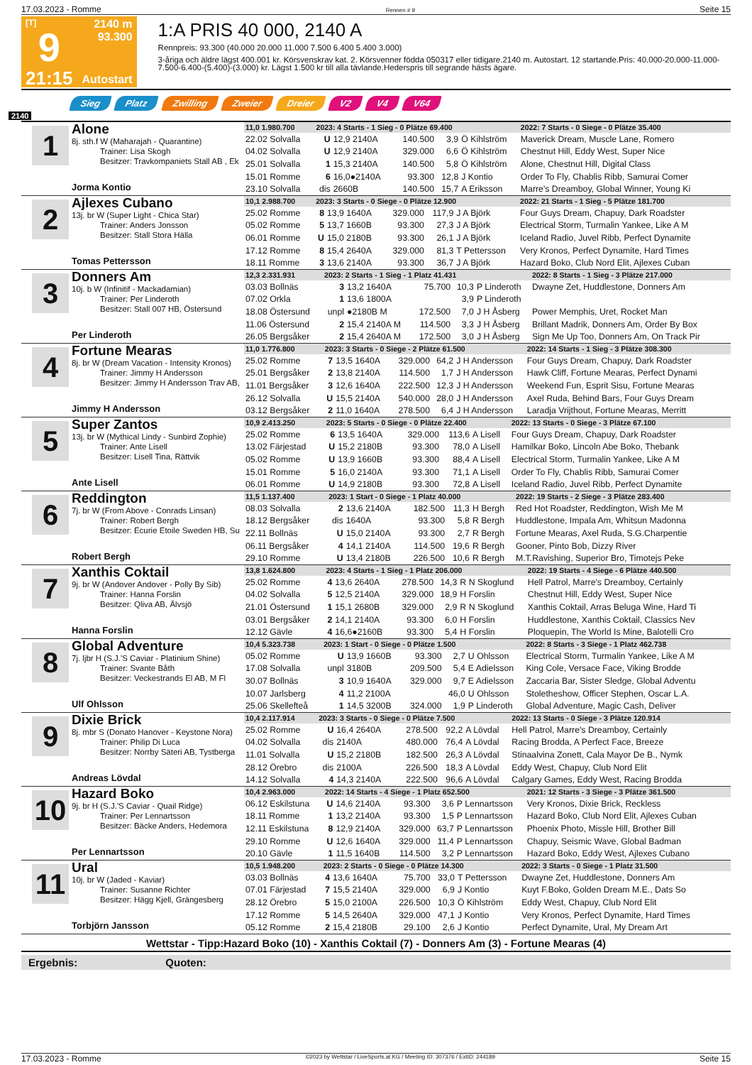17.03.2023 - Romme Rennen # 9 Seite 15
[T]
9
21:15
2140 m
93.300
Autostart
1:A PRIS 40 000, 2140 A
Rennpreis: 93.300 (40.000 20.000 11.000 7.500 6.400 5.400 3.000)
3-åriga och äldre lägst 400.001 kr. Körsvenskrav kat. 2. Körsvenner födda 050317 eller tidigare.2140 m. Autostart. 12 startande.Pris: 40.000-20.000-11.000-7.500-6.400-(5.400)-(3.000) kr. Lägst 1.500 kr till alla tävlande.Hederspris till segrande hästs ägare.
Sieg Platz Zwilling Zweier Dreier V2 V4 V64
2140
1
Alone
8j. sth.f W (Maharajah - Quarantine)
Trainer: Lisa Skogh
Besitzer: Travkompaniets Stall AB , Ek
Jorma Kontio
| 11,0 1.980.700 | 2023: 4 Starts - 1 Sieg - 0 Plätze 69.400 | | | | | 2022: 7 Starts - 0 Siege - 0 Plätze 35.400 |
| 22.02 Solvalla | U | 12,9 2140A | 140.500 | 3,9 | Ö Kihlström | Maverick Dream, Muscle Lane, Romero |
| 04.02 Solvalla | U | 12,9 2140A | 329.000 | 6,6 | Ö Kihlström | Chestnut Hill, Eddy West, Super Nice |
| 25.01 Solvalla | 1 | 15,3 2140A | 140.500 | 5,8 | Ö Kihlström | Alone, Chestnut Hill, Digital Class |
| 15.01 Romme | 6 | 16,0●2140A | 93.300 | 12,8 | J Kontio | Order To Fly, Chablis Ribb, Samurai Comer |
| 23.10 Solvalla | dis | 2660B | 140.500 | 15,7 | A Eriksson | Marre's Dreamboy, Global Winner, Young Ki |
2
Ajlexes Cubano
13j. br W (Super Light - Chica Star)
Trainer: Anders Jonsson
Besitzer: Stall Stora Hälla
Tomas Pettersson
| 10,1 2.988.700 | 2023: 3 Starts - 0 Siege - 0 Plätze 12.900 | | | | | 2022: 21 Starts - 1 Sieg - 5 Plätze 181.700 |
| 25.02 Romme | 8 | 13,9 1640A | 329.000 | 117,9 | J A Björk | Four Guys Dream, Chapuy, Dark Roadster |
| 05.02 Romme | 5 | 13,7 1660B | 93.300 | 27,3 | J A Björk | Electrical Storm, Turmalin Yankee, Like A M |
| 06.01 Romme | U | 15,0 2180B | 93.300 | 26,1 | J A Björk | Iceland Radio, Juvel Ribb, Perfect Dynamite |
| 17.12 Romme | 8 | 15,4 2640A | 329.000 | 81,3 | T Pettersson | Very Kronos, Perfect Dynamite, Hard Times |
| 18.11 Romme | 3 | 13,6 2140A | 93.300 | 36,7 | J A Björk | Hazard Boko, Club Nord Elit, Ajlexes Cuban |
3
Donners Am
10j. b W (Infinitif - Mackadamian)
Trainer: Per Linderoth
Besitzer: Stall 007 HB, Östersund
Per Linderoth
| 12,3 2.331.931 | 2023: 2 Starts - 1 Sieg - 1 Platz 41.431 | | | | | 2022: 8 Starts - 1 Sieg - 3 Plätze 217.000 |
| 03.03 Bollnäs | 3 | 13,2 1640A | 75.700 | 10,3 | P Linderoth | Dwayne Zet, Huddlestone, Donners Am |
| 07.02 Orkla | 1 | 13,6 1800A | | 3,9 | P Linderoth | |
| 18.08 Östersund | unpl | ●2180B M | 172.500 | 7,0 | J H Åsberg | Power Memphis, Uret, Rocket Man |
| 11.06 Östersund | 2 | 15,4 2140A M | 114.500 | 3,3 | J H Åsberg | Brillant Madrik, Donners Am, Order By Box |
| 26.05 Bergsåker | 2 | 15,4 2640A M | 172.500 | 3,0 | J H Åsberg | Sign Me Up Too, Donners Am, On Track Pir |
4
Fortune Mearas
8j. br W (Dream Vacation - Intensity Kronos)
Trainer: Jimmy H Andersson
Besitzer: Jimmy H Andersson Trav AB,
Jimmy H Andersson
| 11,0 1.776.800 | 2023: 3 Starts - 0 Siege - 2 Plätze 61.500 | | | | | 2022: 14 Starts - 1 Sieg - 3 Plätze 308.300 |
| 25.02 Romme | 7 | 13,5 1640A | 329.000 | 64,2 | J H Andersson | Four Guys Dream, Chapuy, Dark Roadster |
| 25.01 Bergsåker | 2 | 13,8 2140A | 114.500 | 1,7 | J H Andersson | Hawk Cliff, Fortune Mearas, Perfect Dynami |
| 11.01 Bergsåker | 3 | 12,6 1640A | 222.500 | 12,3 | J H Andersson | Weekend Fun, Esprit Sisu, Fortune Mearas |
| 26.12 Solvalla | U | 15,5 2140A | 540.000 | 28,0 | J H Andersson | Axel Ruda, Behind Bars, Four Guys Dream |
| 03.12 Bergsåker | 2 | 11,0 1640A | 278.500 | 6,4 | J H Andersson | Laradja Vrijthout, Fortune Mearas, Merritt |
5
Super Zantos
13j. br W (Mythical Lindy - Sunbird Zophie)
Trainer: Ante Lisell
Besitzer: Lisell Tina, Rättvik
Ante Lisell
| 10,9 2.413.250 | 2023: 5 Starts - 0 Siege - 0 Plätze 22.400 | | | | | 2022: 13 Starts - 0 Siege - 3 Plätze 67.100 |
| 25.02 Romme | 6 | 13,5 1640A | 329.000 | 113,6 | A Lisell | Four Guys Dream, Chapuy, Dark Roadster |
| 13.02 Färjestad | U | 15,2 2180B | 93.300 | 78,0 | A Lisell | Hamilkar Boko, Lincoln Abe Boko, Thebank |
| 05.02 Romme | U | 13,9 1660B | 93.300 | 88,4 | A Lisell | Electrical Storm, Turmalin Yankee, Like A M |
| 15.01 Romme | 5 | 16,0 2140A | 93.300 | 71,1 | A Lisell | Order To Fly, Chablis Ribb, Samurai Comer |
| 06.01 Romme | U | 14,9 2180B | 93.300 | 72,8 | A Lisell | Iceland Radio, Juvel Ribb, Perfect Dynamite |
6
Reddington
7j. br W (From Above - Conrads Linsan)
Trainer: Robert Bergh
Besitzer: Ecurie Etoile Sweden HB, Su
Robert Bergh
| 11,5 1.137.400 | 2023: 1 Start - 0 Siege - 1 Platz 40.000 | | | | | 2022: 19 Starts - 2 Siege - 3 Plätze 283.400 |
| 08.03 Solvalla | 2 | 13,6 2140A | 182.500 | 11,3 | H Bergh | Red Hot Roadster, Reddington, Wish Me M |
| 18.12 Bergsåker | dis | 1640A | 93.300 | 5,8 | R Bergh | Huddlestone, Impala Am, Whitsun Madonna |
| 22.11 Bollnäs | U | 15,0 2140A | 93.300 | 2,7 | R Bergh | Fortune Mearas, Axel Ruda, S.G.Charpentie |
| 06.11 Bergsåker | 4 | 14,1 2140A | 114.500 | 19,6 | R Bergh | Gooner, Pinto Bob, Dizzy River |
| 29.10 Romme | U | 13,4 2180B | 226.500 | 10,6 | R Bergh | M.T.Ravishing, Superior Bro, Timotejs Peke |
7
Xanthis Coktail
9j. br W (Andover Andover - Polly By Sib)
Trainer: Hanna Forslin
Besitzer: Qliva AB, Älvsjö
Hanna Forslin
| 13,8 1.624.800 | 2023: 4 Starts - 1 Sieg - 1 Platz 206.000 | | | | | 2022: 19 Starts - 4 Siege - 6 Plätze 440.500 |
| 25.02 Romme | 4 | 13,6 2640A | 278.500 | 14,3 | R N Skoglund | Hell Patrol, Marre's Dreamboy, Certainly |
| 04.02 Solvalla | 5 | 12,5 2140A | 329.000 | 18,9 | H Forslin | Chestnut Hill, Eddy West, Super Nice |
| 21.01 Östersund | 1 | 15,1 2680B | 329.000 | 2,9 | R N Skoglund | Xanthis Coktail, Arras Beluga Wine, Hard Ti |
| 03.01 Bergsåker | 2 | 14,1 2140A | 93.300 | 6,0 | H Forslin | Huddlestone, Xanthis Coktail, Classics Nev |
| 12.12 Gävle | 4 | 16,6●2160B | 93.300 | 5,4 | H Forslin | Ploquepin, The World Is Mine, Balotelli Cro |
8
Global Adventure
7j. ljbr H (S.J.'S Caviar - Platinium Shine)
Trainer: Svante Båth
Besitzer: Veckestrands El AB, M Fl
Ulf Ohlsson
| 10,4 5.323.738 | 2023: 1 Start - 0 Siege - 0 Plätze 1.500 | | | | | 2022: 8 Starts - 3 Siege - 1 Platz 462.738 |
| 05.02 Romme | U | 13,9 1660B | 93.300 | 2,7 | U Ohlsson | Electrical Storm, Turmalin Yankee, Like A M |
| 17.08 Solvalla | unpl | 3180B | 209.500 | 5,4 | E Adielsson | King Cole, Versace Face, Viking Brodde |
| 30.07 Bollnäs | 3 | 10,9 1640A | 329.000 | 9,7 | E Adielsson | Zaccaria Bar, Sister Sledge, Global Adventu |
| 10.07 Jarlsberg | 4 | 11,2 2100A | | 46,0 | U Ohlsson | Stoletheshow, Officer Stephen, Oscar L.A. |
| 25.06 Skellefteå | 1 | 14,5 3200B | 324.000 | 1,9 | P Linderoth | Global Adventure, Magic Cash, Deliver |
9
Dixie Brick
8j. mbr S (Donato Hanover - Keystone Nora)
Trainer: Philip Di Luca
Besitzer: Norrby Säteri AB, Tystberga
Andreas Lövdal
| 10,4 2.117.914 | 2023: 3 Starts - 0 Siege - 0 Plätze 7.500 | | | | | 2022: 13 Starts - 0 Siege - 3 Plätze 120.914 |
| 25.02 Romme | U | 16,4 2640A | 278.500 | 92,2 | A Lövdal | Hell Patrol, Marre's Dreamboy, Certainly |
| 04.02 Solvalla | dis | 2140A | 480.000 | 76,4 | A Lövdal | Racing Brodda, A Perfect Face, Breeze |
| 11.01 Solvalla | U | 15,2 2180B | 182.500 | 26,3 | A Lövdal | Stinaalvina Zonett, Cala Mayor De B., Nymk |
| 28.12 Örebro | dis | 2100A | 226.500 | 18,3 | A Lövdal | Eddy West, Chapuy, Club Nord Elit |
| 14.12 Solvalla | 4 | 14,3 2140A | 222.500 | 96,6 | A Lövdal | Calgary Games, Eddy West, Racing Brodda |
10
Hazard Boko
9j. br H (S.J.'S Caviar - Quail Ridge)
Trainer: Per Lennartsson
Besitzer: Bäcke Anders, Hedemora
Per Lennartsson
| 10,4 2.963.000 | 2022: 14 Starts - 4 Siege - 1 Platz 652.500 | | | | | 2021: 12 Starts - 3 Siege - 3 Plätze 361.500 |
| 06.12 Eskilstuna | U | 14,6 2140A | 93.300 | 3,6 | P Lennartsson | Very Kronos, Dixie Brick, Reckless |
| 18.11 Romme | 1 | 13,2 2140A | 93.300 | 1,5 | P Lennartsson | Hazard Boko, Club Nord Elit, Ajlexes Cuban |
| 12.11 Eskilstuna | 8 | 12,9 2140A | 329.000 | 63,7 | P Lennartsson | Phoenix Photo, Missle Hill, Brother Bill |
| 29.10 Romme | U | 12,6 1640A | 329.000 | 11,4 | P Lennartsson | Chapuy, Seismic Wave, Global Badman |
| 20.10 Gävle | 1 | 11,5 1640B | 114.500 | 3,2 | P Lennartsson | Hazard Boko, Eddy West, Ajlexes Cubano |
11
Ural
10j. br W (Jaded - Kaviar)
Trainer: Susanne Richter
Besitzer: Hägg Kjell, Grängesberg
Torbjörn Jansson
| 10,5 1.948.200 | 2023: 2 Starts - 0 Siege - 0 Plätze 14.300 | | | | | 2022: 3 Starts - 0 Siege - 1 Platz 31.500 |
| 03.03 Bollnäs | 4 | 13,6 1640A | 75.700 | 33,0 | T Pettersson | Dwayne Zet, Huddlestone, Donners Am |
| 07.01 Färjestad | 7 | 15,5 2140A | 329.000 | 6,9 | J Kontio | Kuyt F.Boko, Golden Dream M.E., Dats So |
| 28.12 Örebro | 5 | 15,0 2100A | 226.500 | 10,3 | Ö Kihlström | Eddy West, Chapuy, Club Nord Elit |
| 17.12 Romme | 5 | 14,5 2640A | 329.000 | 47,1 | J Kontio | Very Kronos, Perfect Dynamite, Hard Times |
| 05.12 Romme | 2 | 15,4 2180B | 29.100 | 2,6 | J Kontio | Perfect Dynamite, Ural, My Dream Art |
Wettstar - Tipp:Hazard Boko (10) - Xanthis Coktail (7) - Donners Am (3) - Fortune Mearas (4)
Ergebnis: Quoten:
17.03.2023 - Romme ©2023 by Wettstar / LiveSports.at KG / Meeting ID: 307376 / ExtID: 244189 Seite 15